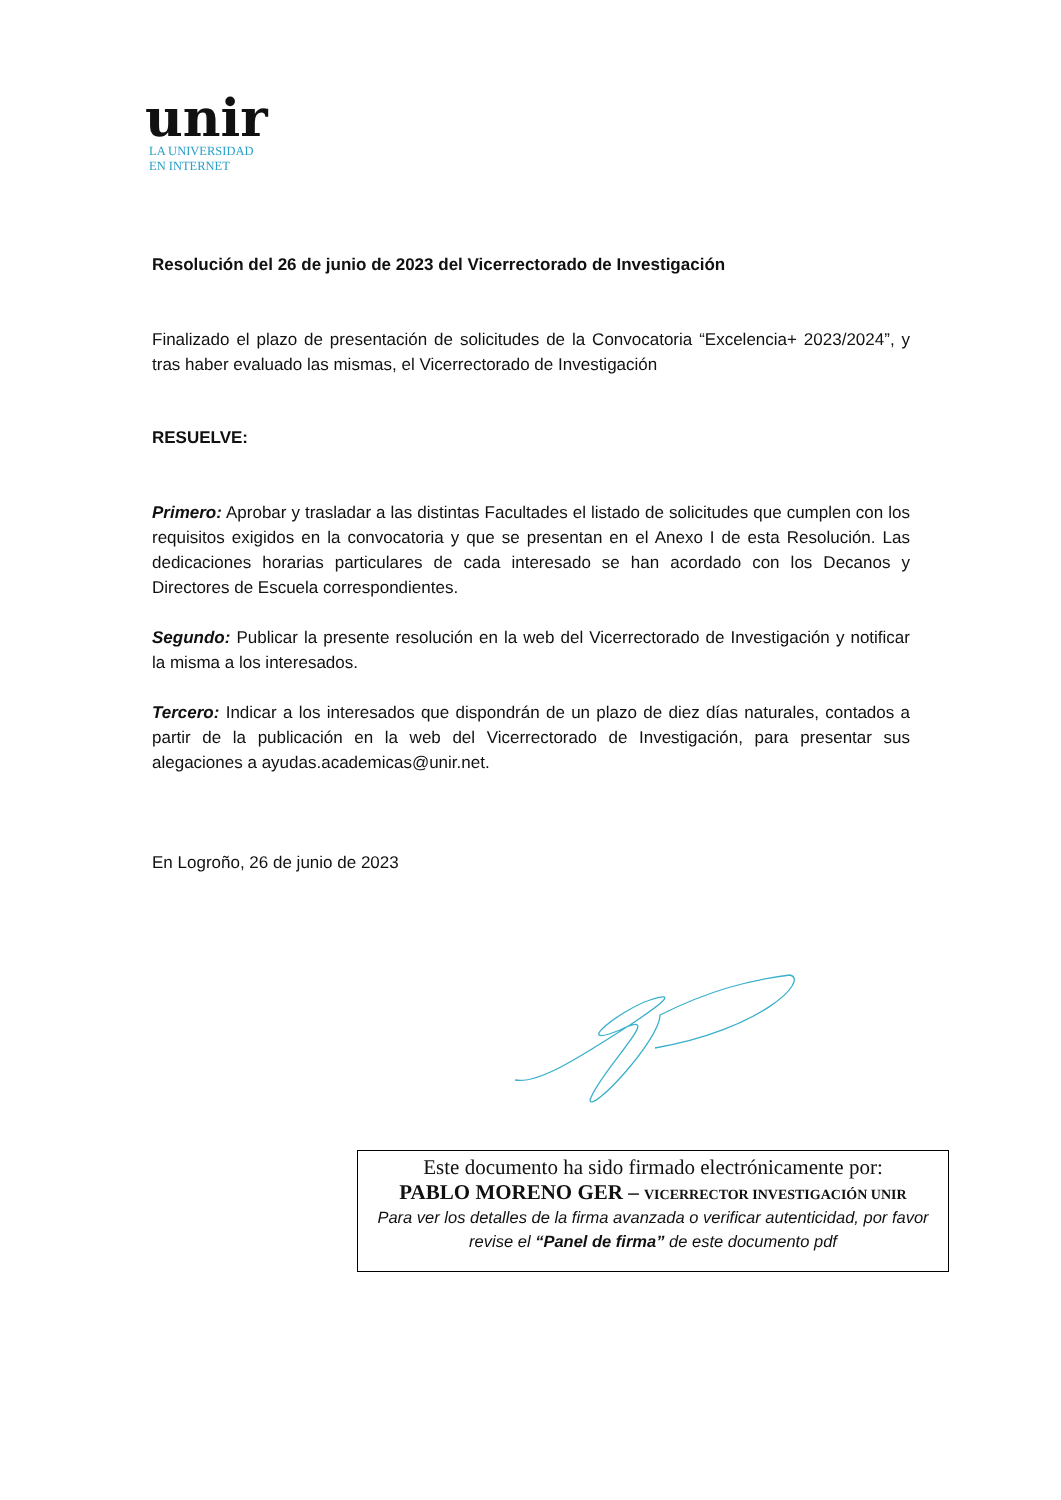unir
LA UNIVERSIDAD
EN INTERNET
Resolución del 26 de junio de 2023 del Vicerrectorado de Investigación
Finalizado el plazo de presentación de solicitudes de la Convocatoria “Excelencia+ 2023/2024”, y tras haber evaluado las mismas, el Vicerrectorado de Investigación
RESUELVE:
Primero: Aprobar y trasladar a las distintas Facultades el listado de solicitudes que cumplen con los requisitos exigidos en la convocatoria y que se presentan en el Anexo I de esta Resolución. Las dedicaciones horarias particulares de cada interesado se han acordado con los Decanos y Directores de Escuela correspondientes.
Segundo: Publicar la presente resolución en la web del Vicerrectorado de Investigación y notificar la misma a los interesados.
Tercero: Indicar a los interesados que dispondrán de un plazo de diez días naturales, contados a partir de la publicación en la web del Vicerrectorado de Investigación, para presentar sus alegaciones a ayudas.academicas@unir.net.
En Logroño, 26 de junio de 2023
Este documento ha sido firmado electrónicamente por:
PABLO MORENO GER – VICERRECTOR INVESTIGACIÓN UNIR
Para ver los detalles de la firma avanzada o verificar autenticidad, por favor revise el “Panel de firma” de este documento pdf